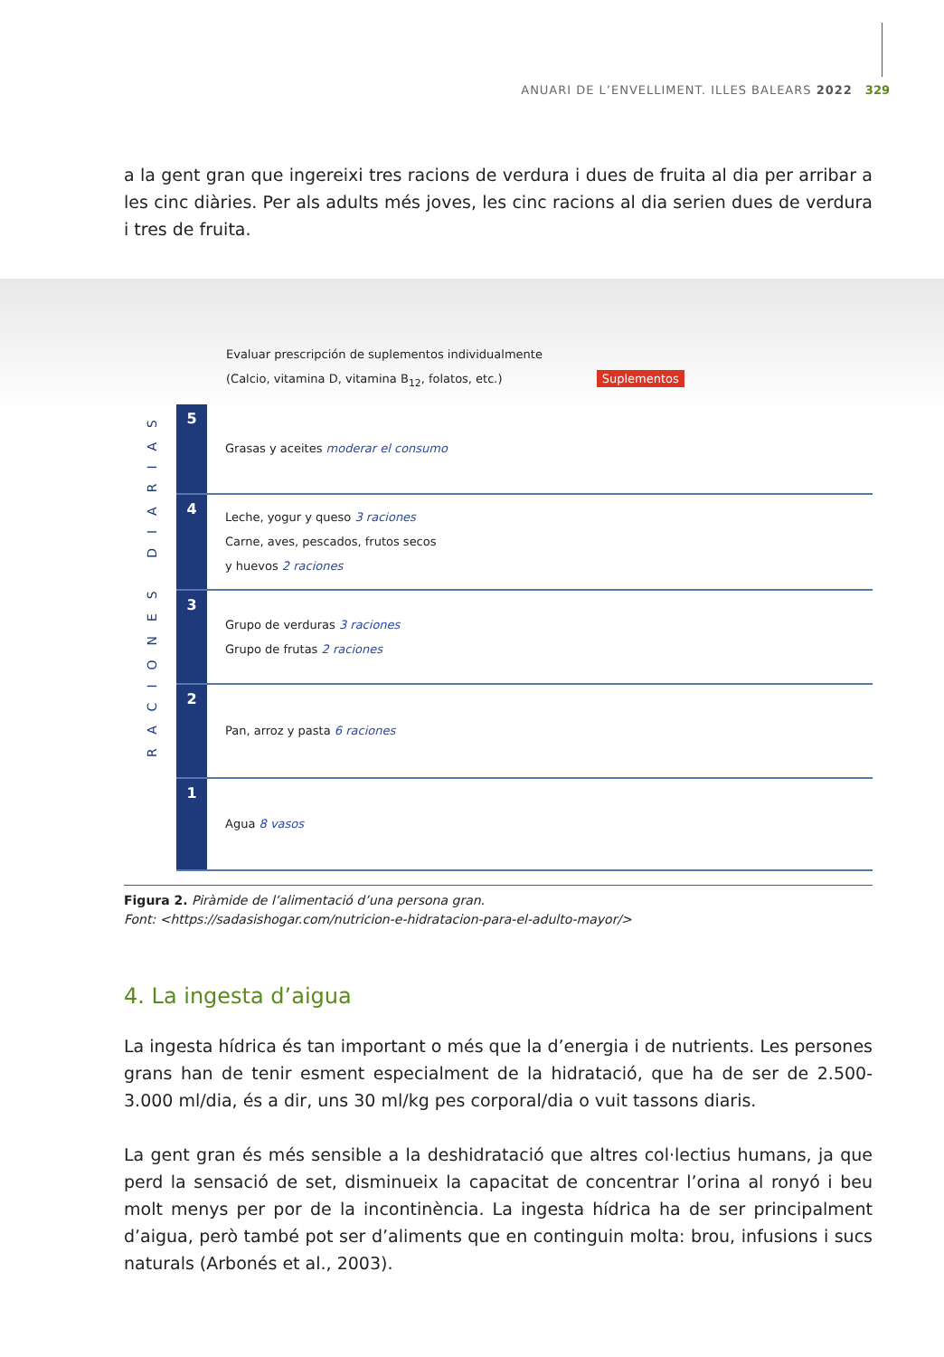ANUARI DE L’ENVELLIMENT. ILLES BALEARS 2022 329
a la gent gran que ingereixi tres racions de verdura i dues de fruita al dia per arribar a les cinc diàries. Per als adults més joves, les cinc racions al dia serien dues de verdura i tres de fruita.
RACIONES DIARIAS
Evaluar prescripción de suplementos individualmente
(Calcio, vitamina D, vitamina B<sub>12</sub>, folatos, etc.) Suplementos
5
Grasas y aceites moderar el consumo
4
Leche, yogur y queso 3 raciones
Carne, aves, pescados, frutos secos
y huevos 2 raciones
3
Grupo de verduras 3 raciones
Grupo de frutas 2 raciones
2
Pan, arroz y pasta 6 raciones
1
Agua 8 vasos
Figura 2. Piràmide de l’alimentació d’una persona gran.
Font: <https://sadasishogar.com/nutricion-e-hidratacion-para-el-adulto-mayor/>
4. La ingesta d’aigua
La ingesta hídrica és tan important o més que la d’energia i de nutrients. Les persones grans han de tenir esment especialment de la hidratació, que ha de ser de 2.500-3.000 ml/dia, és a dir, uns 30 ml/kg pes corporal/dia o vuit tassons diaris.
La gent gran és més sensible a la deshidratació que altres col·lectius humans, ja que perd la sensació de set, disminueix la capacitat de concentrar l’orina al ronyó i beu molt menys per por de la incontinència. La ingesta hídrica ha de ser principalment d’aigua, però també pot ser d’aliments que en continguin molta: brou, infusions i sucs naturals (Arbonés et al., 2003).